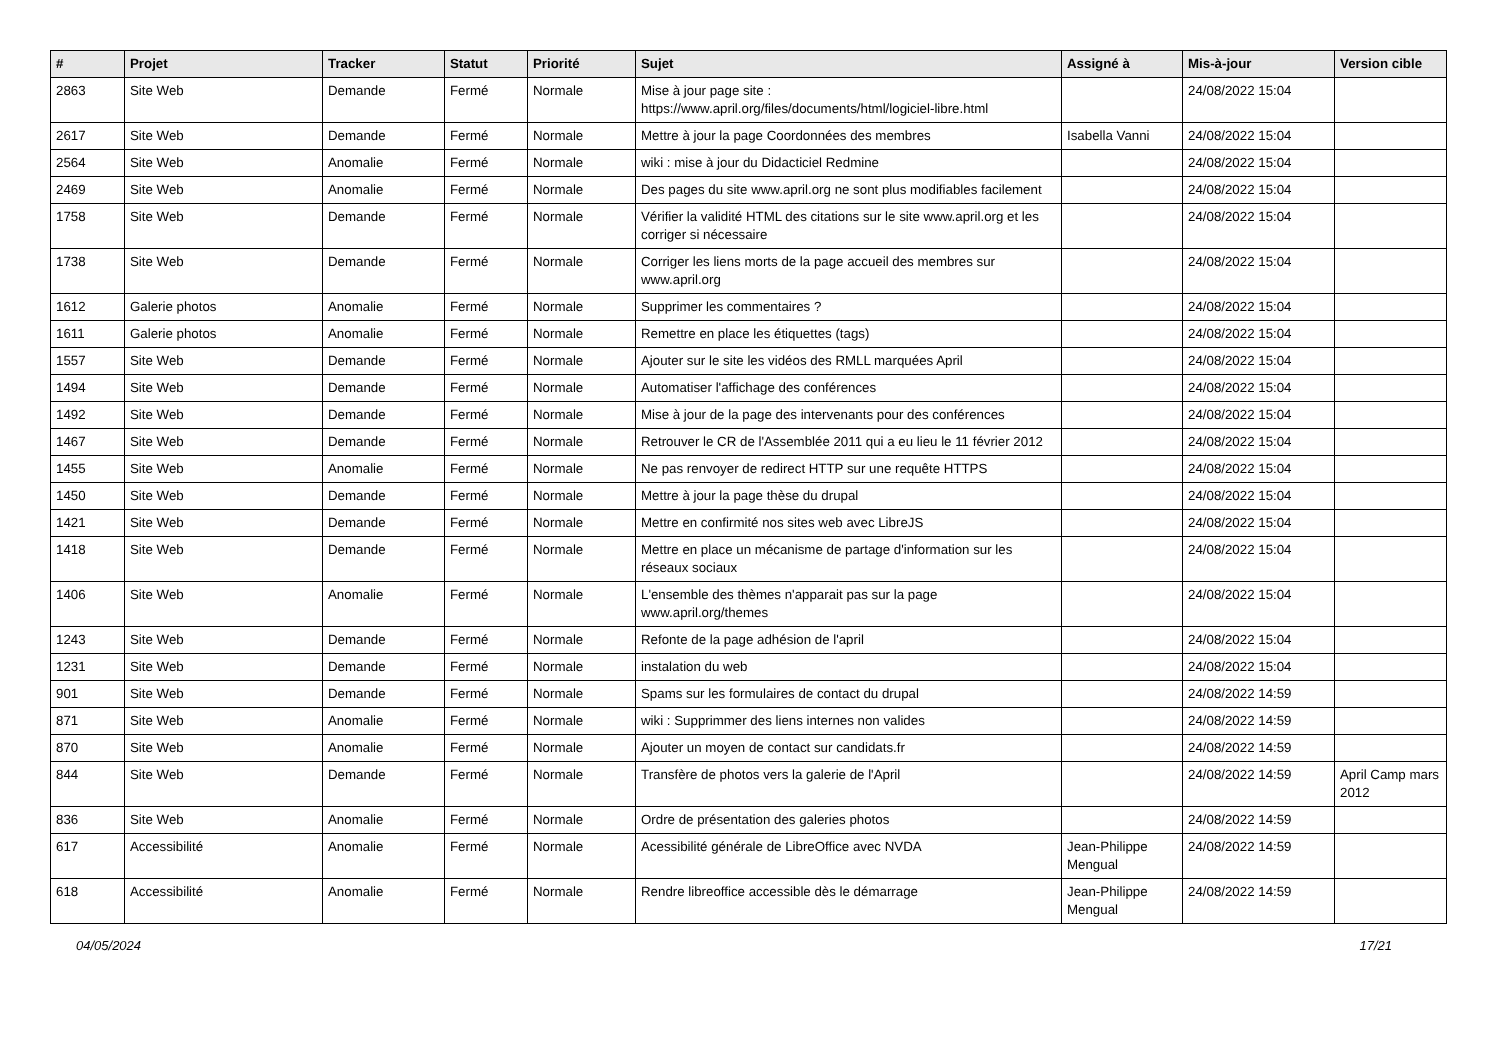| # | Projet | Tracker | Statut | Priorité | Sujet | Assigné à | Mis-à-jour | Version cible |
| --- | --- | --- | --- | --- | --- | --- | --- | --- |
| 2863 | Site Web | Demande | Fermé | Normale | Mise à jour page site : https://www.april.org/files/documents/html/logiciel-libre.html | | 24/08/2022 15:04 | |
| 2617 | Site Web | Demande | Fermé | Normale | Mettre à jour la page Coordonnées des membres | Isabella Vanni | 24/08/2022 15:04 | |
| 2564 | Site Web | Anomalie | Fermé | Normale | wiki : mise à jour du Didacticiel Redmine | | 24/08/2022 15:04 | |
| 2469 | Site Web | Anomalie | Fermé | Normale | Des pages du site www.april.org ne sont plus modifiables facilement | | 24/08/2022 15:04 | |
| 1758 | Site Web | Demande | Fermé | Normale | Vérifier la validité HTML des citations sur le site www.april.org et les corriger si nécessaire | | 24/08/2022 15:04 | |
| 1738 | Site Web | Demande | Fermé | Normale | Corriger les liens morts de la page accueil des membres sur www.april.org | | 24/08/2022 15:04 | |
| 1612 | Galerie photos | Anomalie | Fermé | Normale | Supprimer les commentaires ? | | 24/08/2022 15:04 | |
| 1611 | Galerie photos | Anomalie | Fermé | Normale | Remettre en place les étiquettes (tags) | | 24/08/2022 15:04 | |
| 1557 | Site Web | Demande | Fermé | Normale | Ajouter sur le site les vidéos des RMLL marquées April | | 24/08/2022 15:04 | |
| 1494 | Site Web | Demande | Fermé | Normale | Automatiser l'affichage des conférences | | 24/08/2022 15:04 | |
| 1492 | Site Web | Demande | Fermé | Normale | Mise à jour de la page des intervenants pour des conférences | | 24/08/2022 15:04 | |
| 1467 | Site Web | Demande | Fermé | Normale | Retrouver le CR de l'Assemblée 2011 qui a eu lieu le 11 février 2012 | | 24/08/2022 15:04 | |
| 1455 | Site Web | Anomalie | Fermé | Normale | Ne pas renvoyer de redirect HTTP sur une requête HTTPS | | 24/08/2022 15:04 | |
| 1450 | Site Web | Demande | Fermé | Normale | Mettre à jour la page thèse du drupal | | 24/08/2022 15:04 | |
| 1421 | Site Web | Demande | Fermé | Normale | Mettre en confirmité nos sites web avec LibreJS | | 24/08/2022 15:04 | |
| 1418 | Site Web | Demande | Fermé | Normale | Mettre en place un mécanisme de partage d'information sur les réseaux sociaux | | 24/08/2022 15:04 | |
| 1406 | Site Web | Anomalie | Fermé | Normale | L'ensemble des thèmes n'apparait pas sur la page www.april.org/themes | | 24/08/2022 15:04 | |
| 1243 | Site Web | Demande | Fermé | Normale | Refonte de la page adhésion de l'april | | 24/08/2022 15:04 | |
| 1231 | Site Web | Demande | Fermé | Normale | instalation du web | | 24/08/2022 15:04 | |
| 901 | Site Web | Demande | Fermé | Normale | Spams sur les formulaires de contact du drupal | | 24/08/2022 14:59 | |
| 871 | Site Web | Anomalie | Fermé | Normale | wiki : Supprimmer des liens internes non valides | | 24/08/2022 14:59 | |
| 870 | Site Web | Anomalie | Fermé | Normale | Ajouter un moyen de contact sur candidats.fr | | 24/08/2022 14:59 | |
| 844 | Site Web | Demande | Fermé | Normale | Transfère de photos vers la galerie de l'April | | 24/08/2022 14:59 | April Camp mars 2012 |
| 836 | Site Web | Anomalie | Fermé | Normale | Ordre de présentation des galeries photos | | 24/08/2022 14:59 | |
| 617 | Accessibilité | Anomalie | Fermé | Normale | Acessibilité générale de LibreOffice avec NVDA | Jean-Philippe Mengual | 24/08/2022 14:59 | |
| 618 | Accessibilité | Anomalie | Fermé | Normale | Rendre libreoffice accessible dès le démarrage | Jean-Philippe Mengual | 24/08/2022 14:59 | |
04/05/2024 17/21